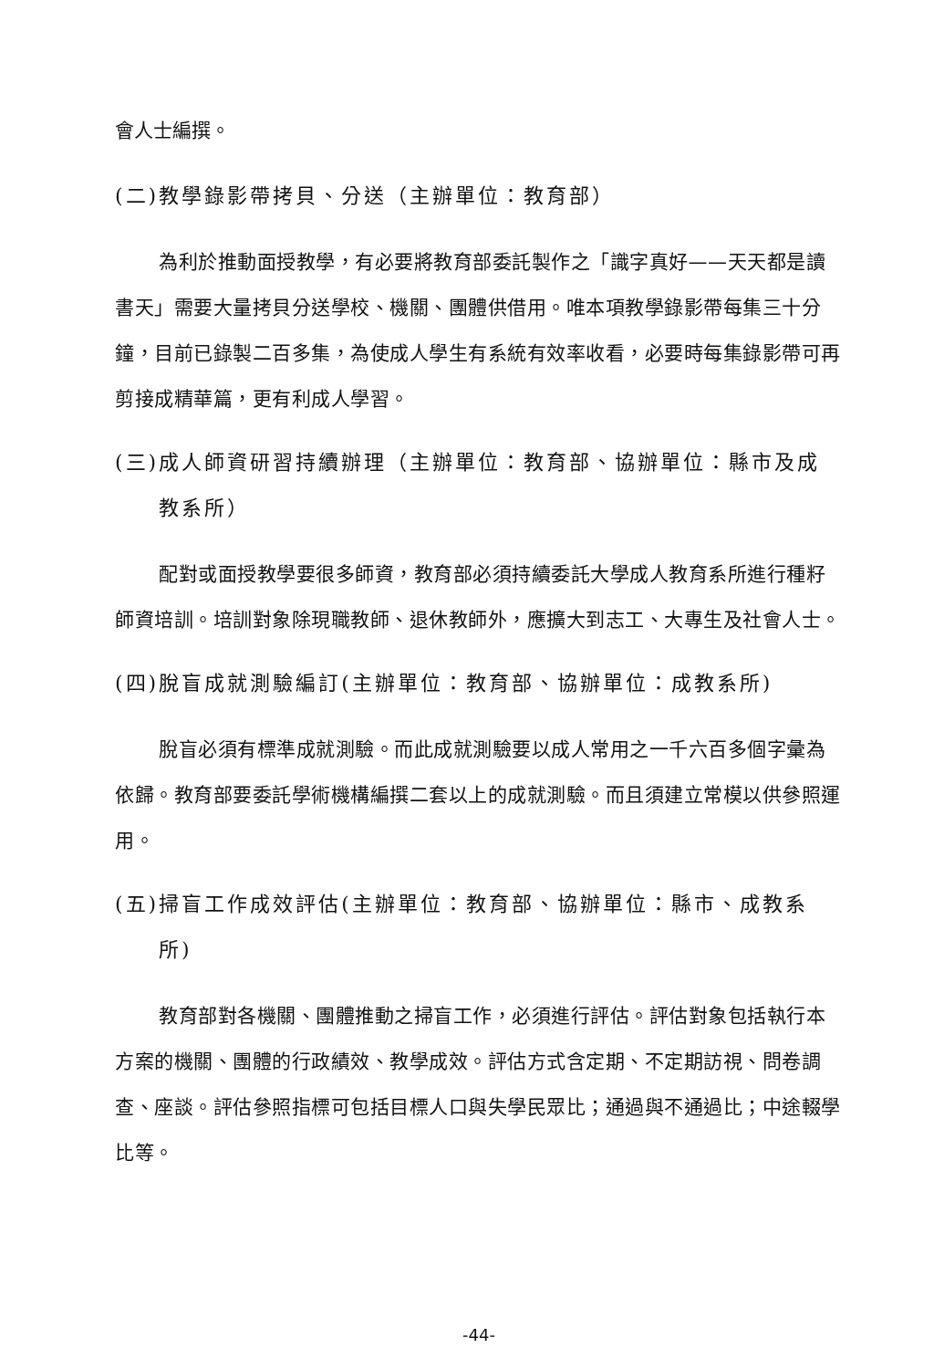會人士編撰。
(二)教學錄影帶拷貝、分送（主辦單位：教育部）
為利於推動面授教學，有必要將教育部委託製作之「識字真好——天天都是讀書天」需要大量拷貝分送學校、機關、團體供借用。唯本項教學錄影帶每集三十分鐘，目前已錄製二百多集，為使成人學生有系統有效率收看，必要時每集錄影帶可再剪接成精華篇，更有利成人學習。
(三)成人師資研習持續辦理（主辦單位：教育部、協辦單位：縣市及成
教系所）
配對或面授教學要很多師資，教育部必須持續委託大學成人教育系所進行種籽師資培訓。培訓對象除現職教師、退休教師外，應擴大到志工、大專生及社會人士。
(四)脫盲成就測驗編訂(主辦單位：教育部、協辦單位：成教系所)
脫盲必須有標準成就測驗。而此成就測驗要以成人常用之一千六百多個字彙為依歸。教育部要委託學術機構編撰二套以上的成就測驗。而且須建立常模以供參照運用。
(五)掃盲工作成效評估(主辦單位：教育部、協辦單位：縣市、成教系
所)
教育部對各機關、團體推動之掃盲工作，必須進行評估。評估對象包括執行本方案的機關、團體的行政績效、教學成效。評估方式含定期、不定期訪視、問卷調查、座談。評估參照指標可包括目標人口與失學民眾比；通過與不通過比；中途輟學比等。
-44-